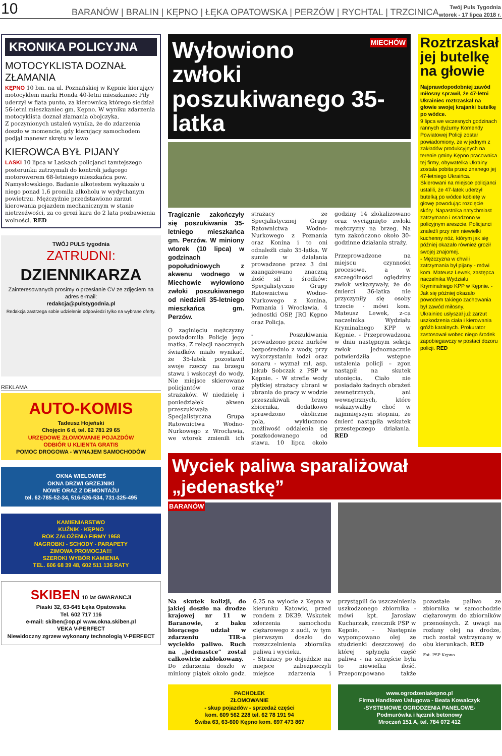10
BARANÓW | BRALIN | KĘPNO | ŁĘKA OPATOWSKA | PERZÓW | RYCHTAL | TRZCINICA
Twój Puls Tygodnia
wtorek - 17 lipca 2018 r.
KRONIKA POLICYJNA
MOTOCYKLISTA DOZNAŁ ZŁAMANIA
KĘPNO 10 bm. na ul. Poznańskiej w Kępnie kierujący motocyklem marki Honda 40-letni mieszkaniec Piły uderzył w fiata punto, za kierownicą którego siedział 56-letni mieszkaniec gm. Kępno. W wyniku zdarzenia motocyklista doznał złamania obojczyka.
Z poczynionych ustaleń wynika, że do zdarzenia doszło w momencie, gdy kierujący samochodem podjął manewr skrętu w lewo
KIEROWCA BYŁ PIJANY
LASKI 10 lipca w Laskach policjanci tamtejszego posterunku zatrzymali do kontroli jadącego motorowerem 68-letniego mieszkańca pow. Namysłowskiego. Badanie alkotestem wykazało u niego ponad 1,6 promila alkoholu w wydychanym powietrzu. Mężczyźnie przedstawiono zarzut kierowania pojazdem mechanicznym w stanie nietrzeźwości, za co grozi kara do 2 lata pozbawienia wolności. RED
TWÓJ PULS tygodnia
ZATRUDNI:
DZIENNIKARZA
Zainteresowanych prosimy o przesłanie CV ze zdjęciem na adres e-mail:
redakcja@pulstygodnia.pl
Redakcja zastrzega sobie udzielenie odpowiedzi tylko na wybrane oferty.
REKLAMA
AUTO-KOMIS
Tadeusz Hojeński
Chojęcin 6 d, tel. 62 781 29 65
URZĘDOWE ZŁOMOWANIE POJAZDÓW
ODBIÓR U KLIENTA GRATIS
POMOC DROGOWA - WYNAJEM SAMOCHODÓW
OKNA WIELOWIEŚ
OKNA DRZWI GRZEJNIKI
NOWE ORAZ Z DEMONTAŻU
tel. 62-785-52-34, 516-526-534, 731-325-495
KAMIENIARSTWO
KUŹNIK - KĘPNO
ROK ZAŁOŻENIA FIRMY 1958
NAGROBKI - SCHODY - PARAPETY
ZIMOWA PROMOCJA!!!
SZEROKI WYBÓR KAMIENIA
TEL. 606 68 39 48, 602 511 136 RATY
SKIBEN 10 lat GWARANCJI
Piaski 32, 63-645 Łęka Opatowska
Tel. 602 717 116
e-mail: skiben@op.pl www.okna.skiben.pl
VEKA V-PERFECT
Niewidoczny zgrzew wykonany technologią V-PERFECT
MIECHÓW Wyłowiono zwłoki poszukiwanego 35-latka
Tragicznie zakończyły się poszukiwania 35-letniego mieszkańca gm. Perzów. W miniony wtorek (10 lipca) w godzinach popołudniowych z akwenu wodnego w Miechowie wyłowiono zwłoki poszukiwanego od niedzieli 35-letniego mieszkańca gm. Perzów.
O zaginięciu mężczyzny powiadomiła Policję jego matka. Z relacji naocznych świadków miało wynikać, że 35-latek pozostawił swoje rzeczy na brzegu stawu i wskoczył do wody. Nie miejsce skierowano policjantów oraz strażaków. W niedzielę i poniedziałek akwen przeszukiwała Specjalistyczna Grupa Ratownictwa Wodno-Nurkowego z Wrocławia, we wtorek zmienili ich strażacy ze Specjalistycznej Grupy Ratownictwa Wodno-Nurkowego z Poznania oraz Konina i to oni odnaleźli ciało 35-latka. W sumie w działania prowadzone przez 3 dni zaangażowano znaczną ilość sił i środków: Specjalistyczne Grupy Ratownictwa Wodno-Nurkowego z Konina, Poznania i Wrocławia, 4 jednostki OSP, JRG Kępno oraz Policja.
- Poszukiwania prowadzono przez nurków bezpośrednio z wody, przy wykorzystaniu łodzi oraz sonaru - wyznał mł. asp. Jakub Sobczak z PSP w Kępnie. - W strefie wody płytkiej strażacy ubrani w ubrania do pracy w wodzie przeszukiwali brzeg zbiornika, dodatkowo sprawdzono okoliczne pola, wykluczono możliwość oddalenia się poszkodowanego od stawu. 10 lipca około godziny 14 zlokalizowano oraz wyciągnięto zwłoki mężczyzny na brzeg. Na tym zakończono około 30-godzinne działania straży.
Przeprowadzone na miejscu czynności procesowe, a w szczególności oględziny zwłok wskazywały, że do śmierci 36-latka nie przyczyniły się osoby trzecie - mówi kom. Mateusz Lewek, z-ca naczelnika Wydziału Kryminalnego KPP w Kępnie. - Przeprowadzona w dniu następnym sekcja zwłok jednoznacznie potwierdziła wstępne ustalenia policji – zgon nastąpił na skutek utonięcia. Ciało nie posiadało żadnych obrażeń zewnętrznych, ani wewnętrznych, które wskazywałby choć w najmniejszym stopniu, że śmierć nastąpiła wskutek przestępczego działania. RED
Roztrzaskał jej butelkę na głowie
Najprawdopodobniej zawód miłosny sprawił, że 47-letni Ukrainiec roztrzaskał na głowie swojej krajanki butelkę po wódce.
9 lipca we wczesnych godzinach rannych dyżurny Komendy Powiatowej Policji został powiadomiony, że w jednym z zakładów produkcyjnych na terenie gminy Kępno pracownica tej firmy, obywatelka Ukrainy została pobita przez znanego jej 47-letniego Ukraińca.
Skierowani na miejsce policjanci ustalili, że 47-latek uderzył butelką po wódce kobietę w głowę powodując rozcięcie skóry. Napastnika natychmiast zatrzymano i osadzono w policyjnym areszcie. Policjanci znaleźli przy nim niewielki kuchenny nóż, którym jak się później okazało również groził swojej znajomej.
- Mężczyzna w chwili zatrzymania był pijany - mówi kom. Mateusz Lewek, zastępca naczelnika Wydziału Kryminalnego KPP w Kępnie. - Jak się później okazało powodem takiego zachowania był zawód miłosny.
Ukrainiec usłyszał już zarzut uszkodzenia ciała i kierowania gróźb karalnych. Prokurator zastosował wobec niego środek zapobiegawczy w postaci dozoru policji. RED
Wyciek paliwa sparaliżował „jedenastkę”
BARANÓW
Na skutek kolizji, do jakiej doszło na drodze krajowej nr 11 w Baranowie, z baku biorącego udział w zdarzeniu TIR-a wyciekło paliwo. Ruch na „jedenastce” został całkowicie zablokowany.
Do zdarzenia doszło w miniony piątek około godz. 6.25 na wylocie z Kępna w kierunku Katowic, przed rondem z DK39. Wskutek zderzenia samochodu ciężarowego z audi, w tym pierwszym doszło do rozszczelnienia zbiornika paliwa i wycieku.
- Strażacy po dojeździe na miejsce zabezpieczyli miejsce zdarzenia i przystąpili do uszczelnienia uszkodzonego zbiornika - mówi kpt. Jarosław Kucharzak, rzecznik PSP w Kępnie. - Następnie wypompowano olej ze studzienki deszczowej do której spłynęła część paliwa - na szczęście była to niewielka ilość. Przepompowano także pozostałe paliwo ze zbiornika w samochodzie ciężarowym do zbiorników przenośnych. Z uwagi na rozlany olej na drodze, ruch został wstrzymany w obu kierunkach. RED
Fot. PSP Kępno
PACHOŁEK
ZŁOMOWANIE
- skup pojazdów - sprzedaż części
kom. 609 562 228 tel. 62 78 191 94
Świba 63, 63-600 Kępno kom. 697 473 867
www.ogrodzeniakepno.pl
Firma Handlowo Usługowa - Beata Kowalczyk
-SYSTEMOWE OGRODZENIA PANELOWE-
Podmurówka i łącznik betonowy
Mroczeń 151 A, tel. 784 072 412